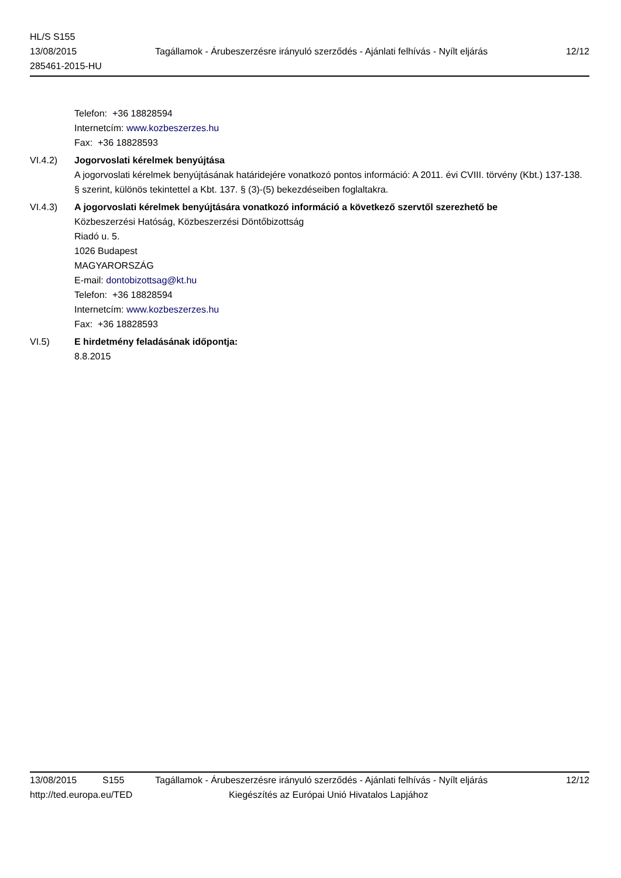HL/S S155
13/08/2015
285461-2015-HU
Tagállamok - Árubeszerzésre irányuló szerződés - Ajánlati felhívás - Nyílt eljárás
12/12
Telefon: +36 18828594
Internetcím: www.kozbeszerzes.hu
Fax: +36 18828593
VI.4.2) Jogorvoslati kérelmek benyújtása
A jogorvoslati kérelmek benyújtásának határidejére vonatkozó pontos információ: A 2011. évi CVIII. törvény (Kbt.) 137-138. § szerint, különös tekintettel a Kbt. 137. § (3)-(5) bekezdéseiben foglaltakra.
VI.4.3) A jogorvoslati kérelmek benyújtására vonatkozó információ a következő szervtől szerezhető be
Közbeszerzési Hatóság, Közbeszerzési Döntőbizottság
Riadó u. 5.
1026 Budapest
MAGYARORSZÁG
E-mail: dontobizottsag@kt.hu
Telefon: +36 18828594
Internetcím: www.kozbeszerzes.hu
Fax: +36 18828593
VI.5) E hirdetmény feladásának időpontja:
8.8.2015
13/08/2015 S155 Tagállamok - Árubeszerzésre irányuló szerződés - Ajánlati felhívás - Nyílt eljárás 12/12
http://ted.europa.eu/TED Kiegészítés az Európai Unió Hivatalos Lapjához